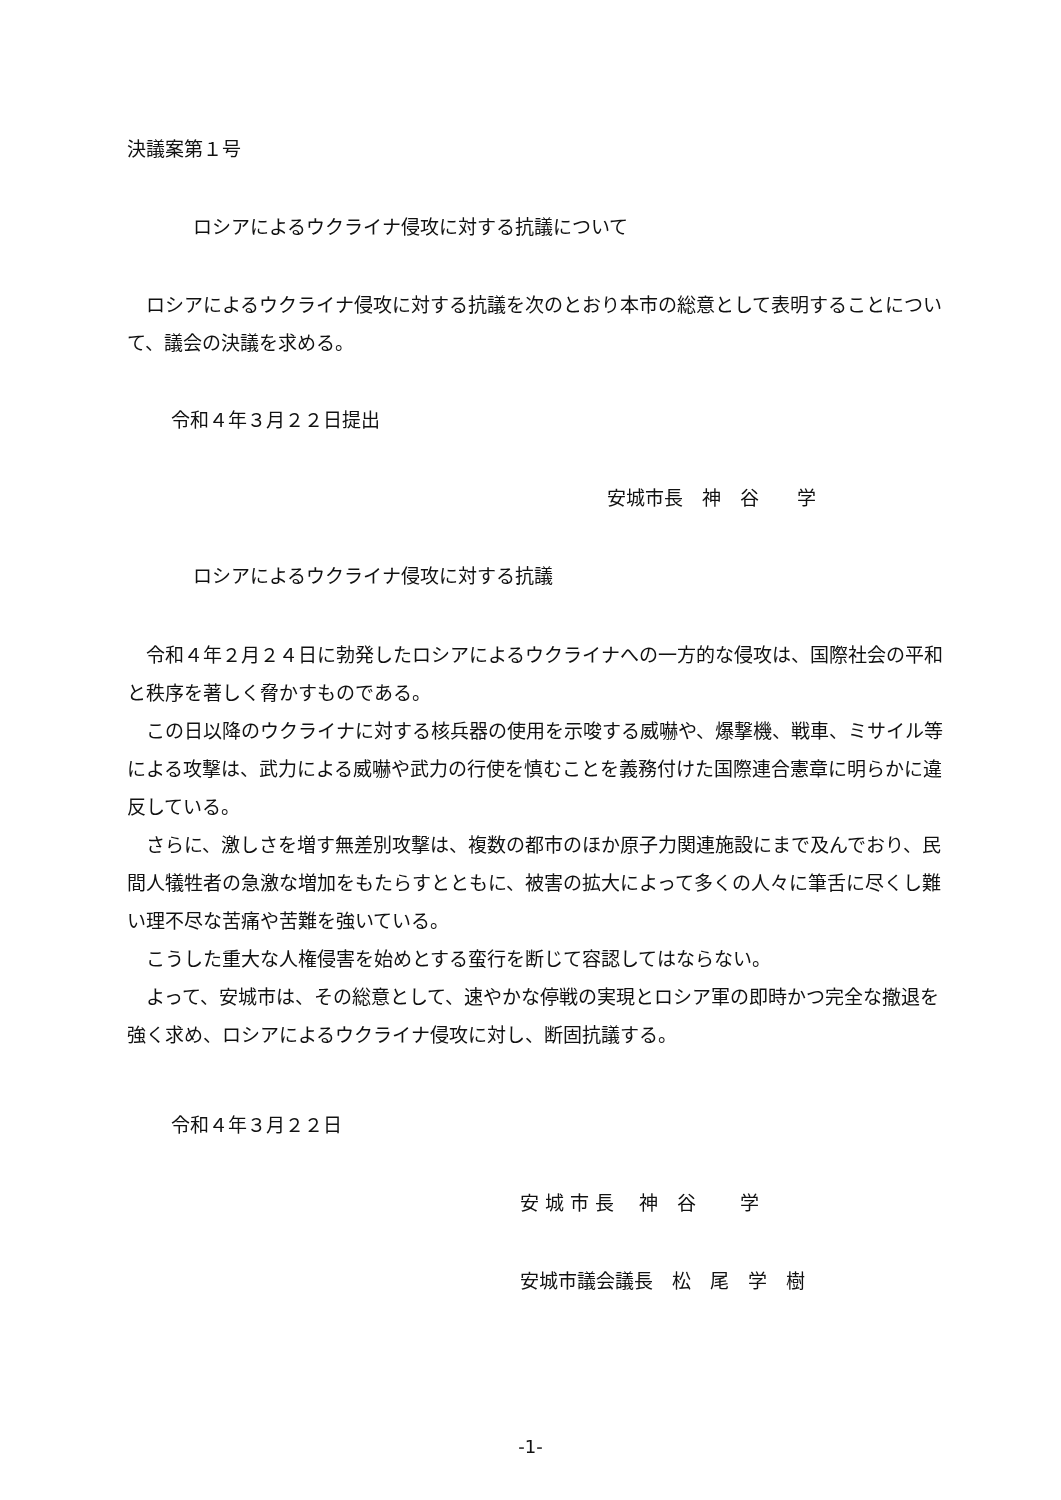決議案第１号
ロシアによるウクライナ侵攻に対する抗議について
ロシアによるウクライナ侵攻に対する抗議を次のとおり本市の総意として表明することについて、議会の決議を求める。
令和４年３月２２日提出
安城市長　神　谷　　学
ロシアによるウクライナ侵攻に対する抗議
令和４年２月２４日に勃発したロシアによるウクライナへの一方的な侵攻は、国際社会の平和と秩序を著しく脅かすものである。
この日以降のウクライナに対する核兵器の使用を示唆する威嚇や、爆撃機、戦車、ミサイル等による攻撃は、武力による威嚇や武力の行使を慎むことを義務付けた国際連合憲章に明らかに違反している。
さらに、激しさを増す無差別攻撃は、複数の都市のほか原子力関連施設にまで及んでおり、民間人犠牲者の急激な増加をもたらすとともに、被害の拡大によって多くの人々に筆舌に尽くし難い理不尽な苦痛や苦難を強いている。
こうした重大な人権侵害を始めとする蛮行を断じて容認してはならない。
よって、安城市は、その総意として、速やかな停戦の実現とロシア軍の即時かつ完全な撤退を強く求め、ロシアによるウクライナ侵攻に対し、断固抗議する。
令和４年３月２２日
安 城 市 長　 神　谷　　 学
安城市議会議長　松　尾　学　樹
-1-